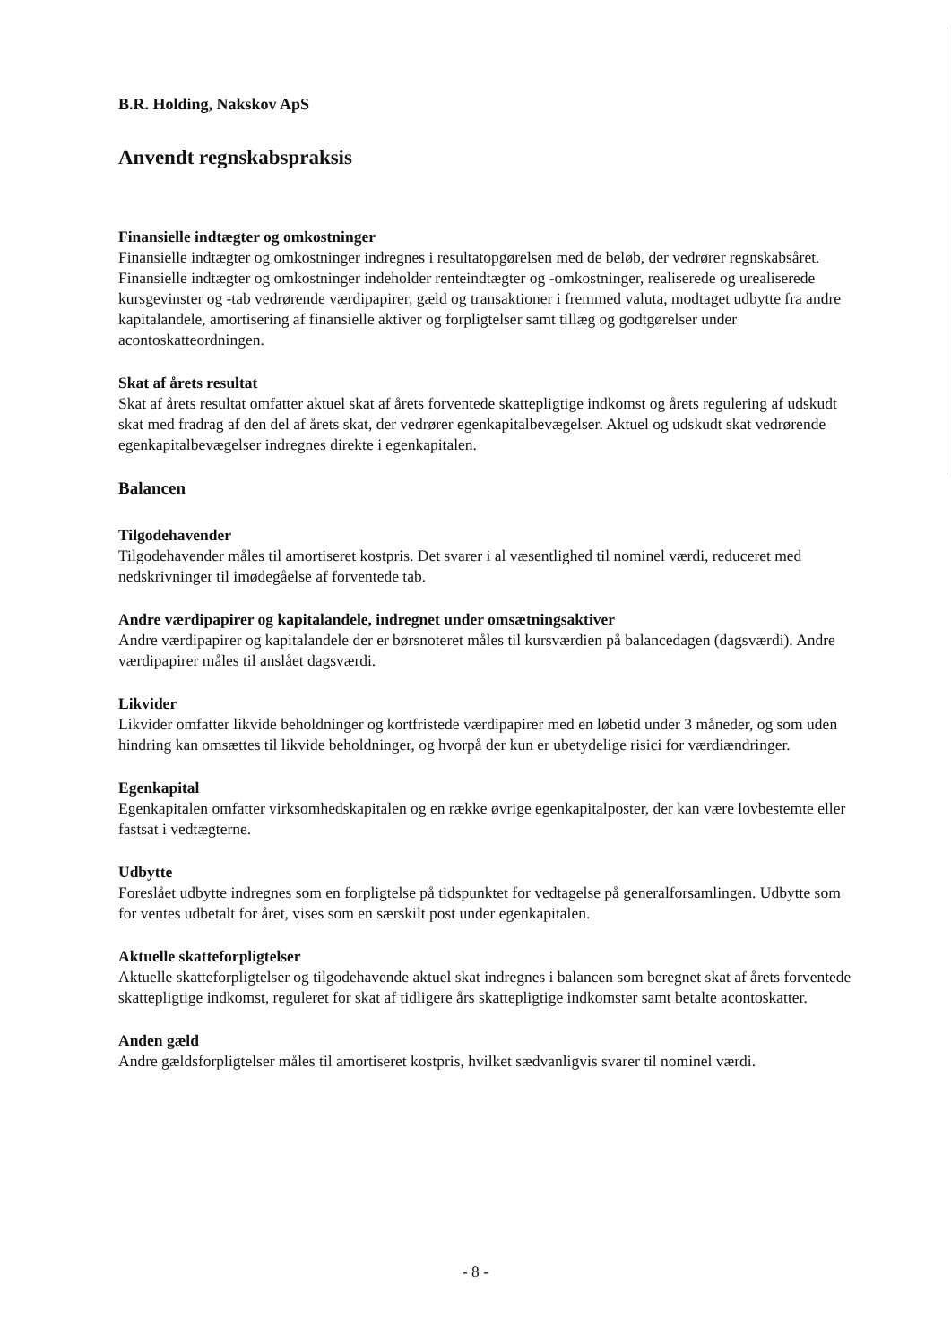B.R. Holding, Nakskov ApS
Anvendt regnskabspraksis
Finansielle indtægter og omkostninger
Finansielle indtægter og omkostninger indregnes i resultatopgørelsen med de beløb, der vedrører regnskabsåret. Finansielle indtægter og omkostninger indeholder renteindtægter og -omkostninger, realiserede og urealiserede kursgevinster og -tab vedrørende værdipapirer, gæld og transaktioner i fremmed valuta, modtaget udbytte fra andre kapitalandele, amortisering af finansielle aktiver og forpligtelser samt tillæg og godtgørelser under acontoskatteordningen.
Skat af årets resultat
Skat af årets resultat omfatter aktuel skat af årets forventede skattepligtige indkomst og årets regulering af udskudt skat med fradrag af den del af årets skat, der vedrører egenkapitalbevægelser. Aktuel og udskudt skat vedrørende egenkapitalbevægelser indregnes direkte i egenkapitalen.
Balancen
Tilgodehavender
Tilgodehavender måles til amortiseret kostpris. Det svarer i al væsentlighed til nominel værdi, reduceret med nedskrivninger til imødegåelse af forventede tab.
Andre værdipapirer og kapitalandele, indregnet under omsætningsaktiver
Andre værdipapirer og kapitalandele der er børsnoteret måles til kursværdien på balancedagen (dagsværdi). Andre værdipapirer måles til anslået dagsværdi.
Likvider
Likvider omfatter likvide beholdninger og kortfristede værdipapirer med en løbetid under 3 måneder, og som uden hindring kan omsættes til likvide beholdninger, og hvorpå der kun er ubetydelige risici for værdiændringer.
Egenkapital
Egenkapitalen omfatter virksomhedskapitalen og en række øvrige egenkapitalposter, der kan være lovbestemte eller fastsat i vedtægterne.
Udbytte
Foreslået udbytte indregnes som en forpligtelse på tidspunktet for vedtagelse på generalforsamlingen. Udbytte som for ventes udbetalt for året, vises som en særskilt post under egenkapitalen.
Aktuelle skatteforpligtelser
Aktuelle skatteforpligtelser og tilgodehavende aktuel skat indregnes i balancen som beregnet skat af årets forventede skattepligtige indkomst, reguleret for skat af tidligere års skattepligtige indkomster samt betalte acontoskatter.
Anden gæld
Andre gældsforpligtelser måles til amortiseret kostpris, hvilket sædvanligvis svarer til nominel værdi.
- 8 -